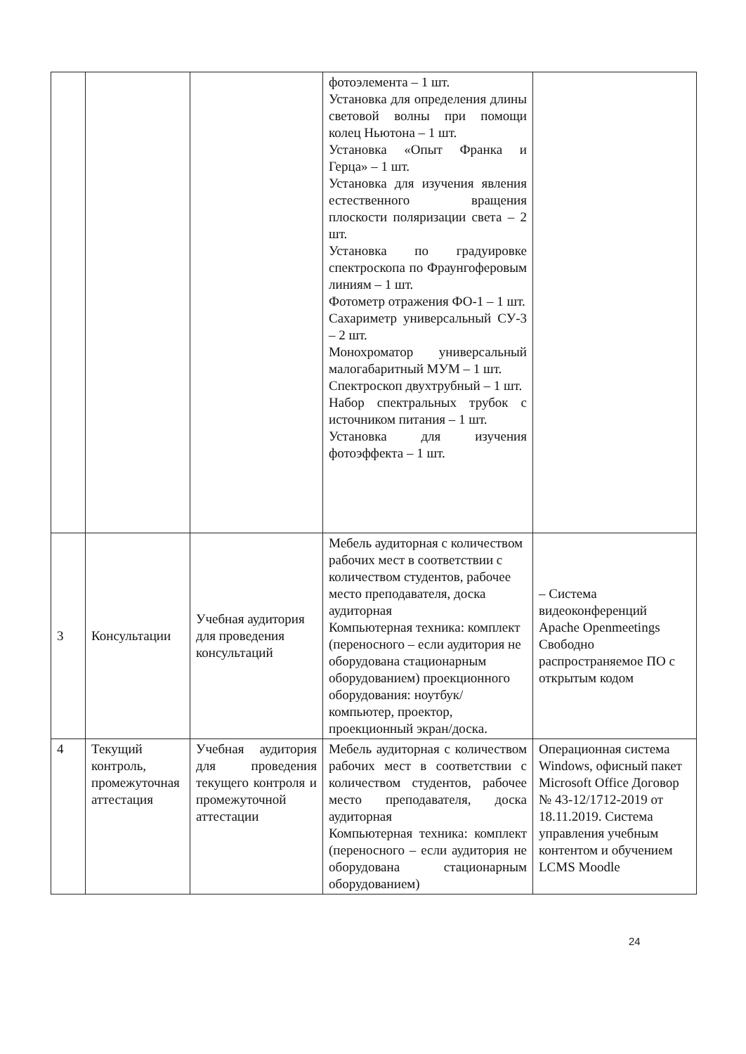| | | | фотоэлемента – 1 шт. Установка для определения длины световой волны при помощи колец Ньютона – 1 шт. Установка «Опыт Франка и Герца» – 1 шт. Установка для изучения явления естественного вращения плоскости поляризации света – 2 шт. Установка по градуировке спектроскопа по Фраунгоферовым линиям – 1 шт. Фотометр отражения ФО-1 – 1 шт. Сахариметр универсальный СУ-3 – 2 шт. Монохроматор универсальный малогабаритный МУМ – 1 шт. Спектроскоп двухтрубный – 1 шт. Набор спектральных трубок с источником питания – 1 шт. Установка для изучения фотоэффекта – 1 шт. | |
| 3 | Консультации | Учебная аудитория для проведения консультаций | Мебель аудиторная с количеством рабочих мест в соответствии с количеством студентов, рабочее место преподавателя, доска аудиторная Компьютерная техника: комплект (переносного – если аудитория не оборудована стационарным оборудованием) проекционного оборудования: ноутбук/компьютер, проектор, проекционный экран/доска. | – Система видеоконференций Apache Openmeetings Свободно распространяемое ПО с открытым кодом |
| 4 | Текущий контроль, промежуточная аттестация | Учебная аудитория для проведения текущего контроля и промежуточной аттестации | Мебель аудиторная с количеством рабочих мест в соответствии с количеством студентов, рабочее место преподавателя, доска аудиторная Компьютерная техника: комплект (переносного – если аудитория не оборудована стационарным оборудованием) | Операционная система Windows, офисный пакет Microsoft Office Договор № 43-12/1712-2019 от 18.11.2019. Система управления учебным контентом и обучением LCMS Moodle |
24